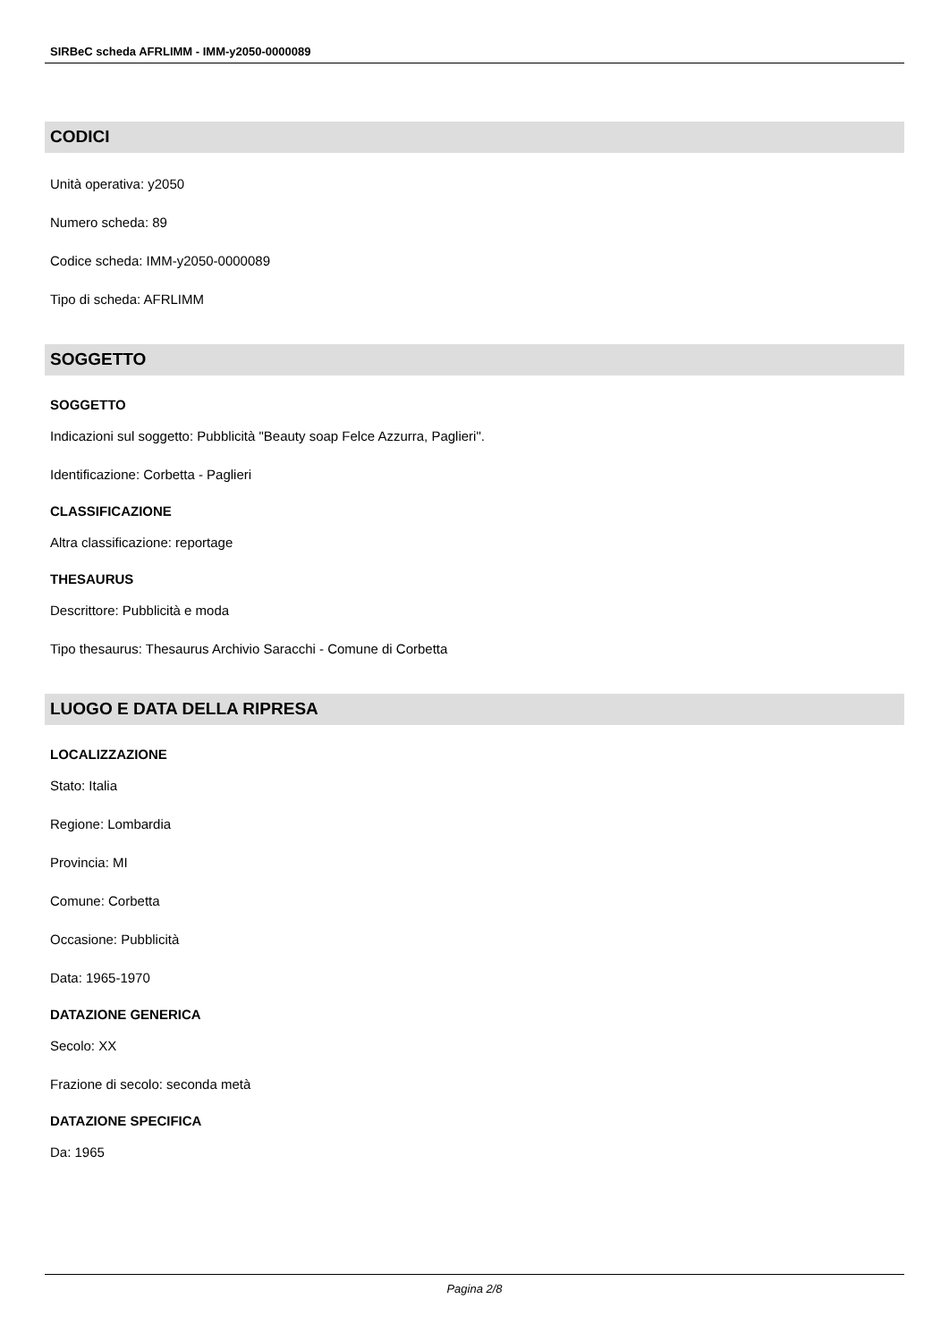SIRBeC scheda AFRLIMM - IMM-y2050-0000089
CODICI
Unità operativa: y2050
Numero scheda: 89
Codice scheda: IMM-y2050-0000089
Tipo di scheda: AFRLIMM
SOGGETTO
SOGGETTO
Indicazioni sul soggetto: Pubblicità "Beauty soap Felce Azzurra, Paglieri".
Identificazione: Corbetta - Paglieri
CLASSIFICAZIONE
Altra classificazione: reportage
THESAURUS
Descrittore: Pubblicità e moda
Tipo thesaurus: Thesaurus Archivio Saracchi - Comune di Corbetta
LUOGO E DATA DELLA RIPRESA
LOCALIZZAZIONE
Stato: Italia
Regione: Lombardia
Provincia: MI
Comune: Corbetta
Occasione: Pubblicità
Data: 1965-1970
DATAZIONE GENERICA
Secolo: XX
Frazione di secolo: seconda metà
DATAZIONE SPECIFICA
Da: 1965
Pagina 2/8